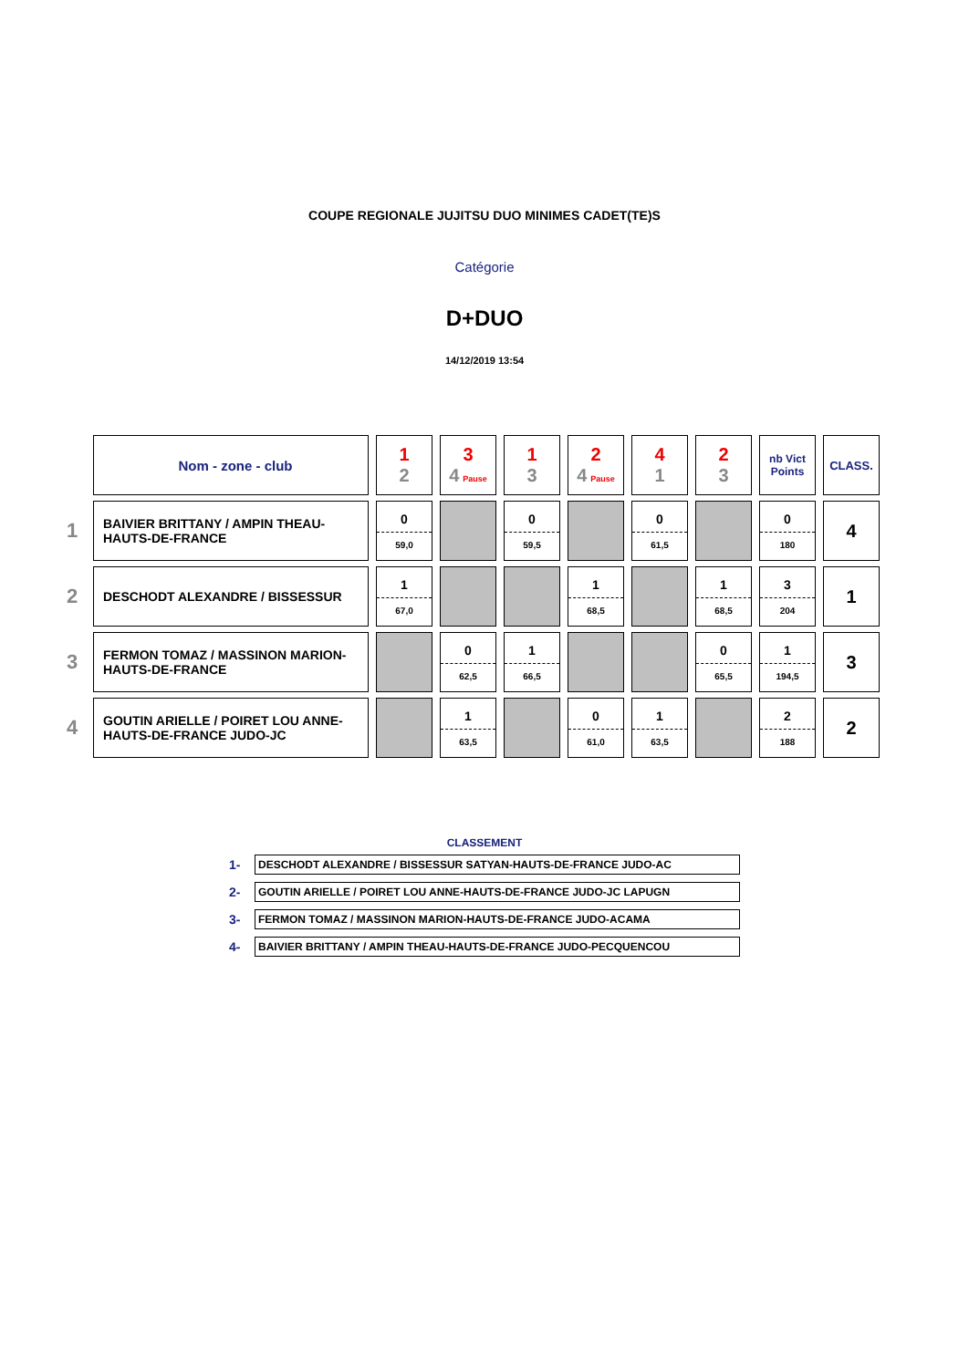COUPE REGIONALE JUJITSU DUO MINIMES CADET(TE)S
Catégorie
D+DUO
14/12/2019 13:54
| | Nom - zone - club | 1 2 | 3 4 Pause | 1 3 | 2 4 Pause | 4 1 | 2 3 | nb Vict Points | CLASS. |
| 1 | BAIVIER BRITTANY / AMPIN THEAU-HAUTS-DE-FRANCE | 0 59,0 | | 0 59,5 | | 0 61,5 | | 0 180 | 4 |
| 2 | DESCHODT ALEXANDRE / BISSESSUR | 1 67,0 | | | 1 68,5 | | 1 68,5 | 3 204 | 1 |
| 3 | FERMON TOMAZ / MASSINON MARION-HAUTS-DE-FRANCE | | 0 62,5 | 1 66,5 | | | 0 65,5 | 1 194,5 | 3 |
| 4 | GOUTIN ARIELLE / POIRET LOU ANNE-HAUTS-DE-FRANCE JUDO-JC | | 1 63,5 | | 0 61,0 | 1 63,5 | | 2 188 | 2 |
CLASSEMENT
1-
DESCHODT ALEXANDRE / BISSESSUR SATYAN-HAUTS-DE-FRANCE JUDO-AC
2-
GOUTIN ARIELLE / POIRET LOU ANNE-HAUTS-DE-FRANCE JUDO-JC LAPUGN
3-
FERMON TOMAZ / MASSINON MARION-HAUTS-DE-FRANCE JUDO-ACAMA
4-
BAIVIER BRITTANY / AMPIN THEAU-HAUTS-DE-FRANCE JUDO-PECQUENCOU